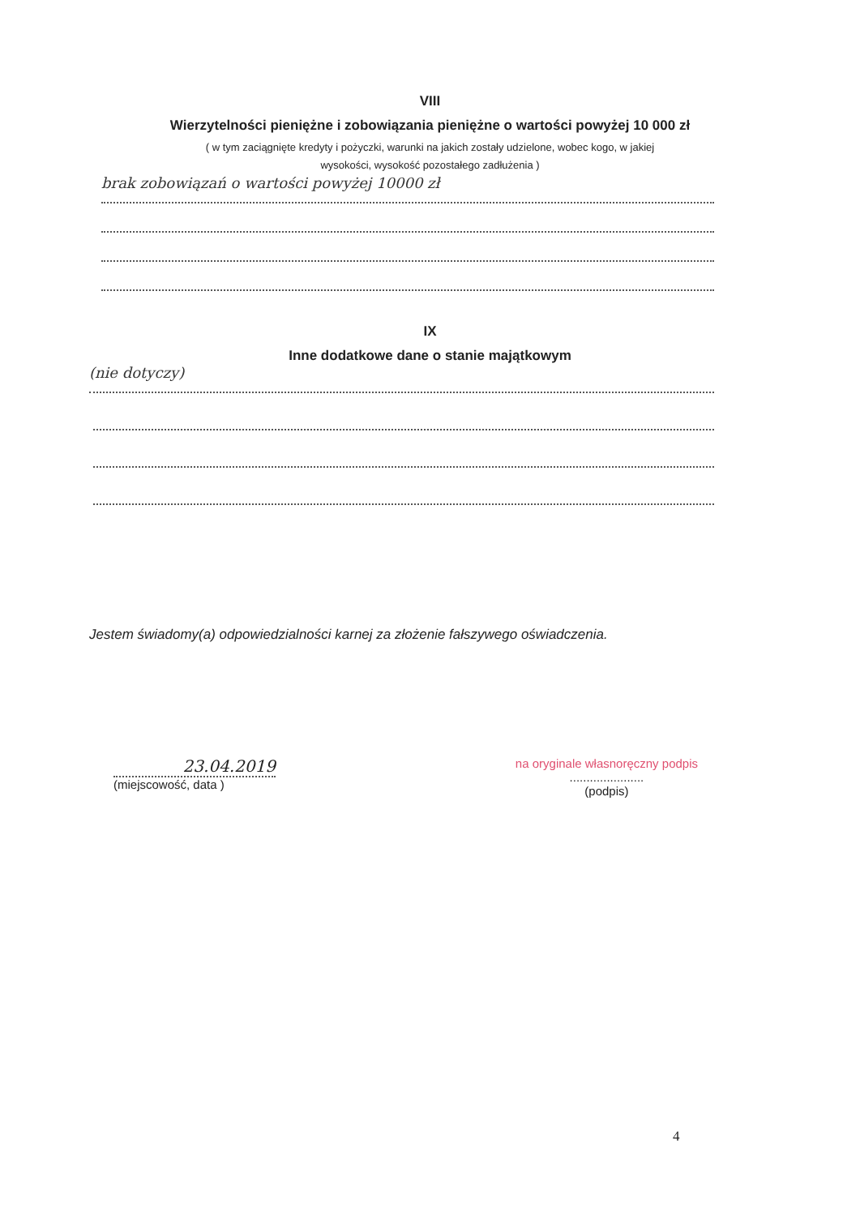VIII
Wierzytelności pieniężne i zobowiązania pieniężne o wartości powyżej 10 000 zł
( w tym zaciągnięte kredyty i pożyczki, warunki na jakich zostały udzielone, wobec kogo, w jakiej
wysokości, wysokość pozostałego zadłużenia )
brak zobowiązań o wartości powyżej 10000 zł
IX
Inne dodatkowe dane o stanie majątkowym
(nie dotyczy)
Jestem świadomy(a) odpowiedzialności karnej za złożenie fałszywego oświadczenia.
23.04.2019
(miejscowość, data )
na oryginale własnoręczny podpis
......................
(podpis)
4